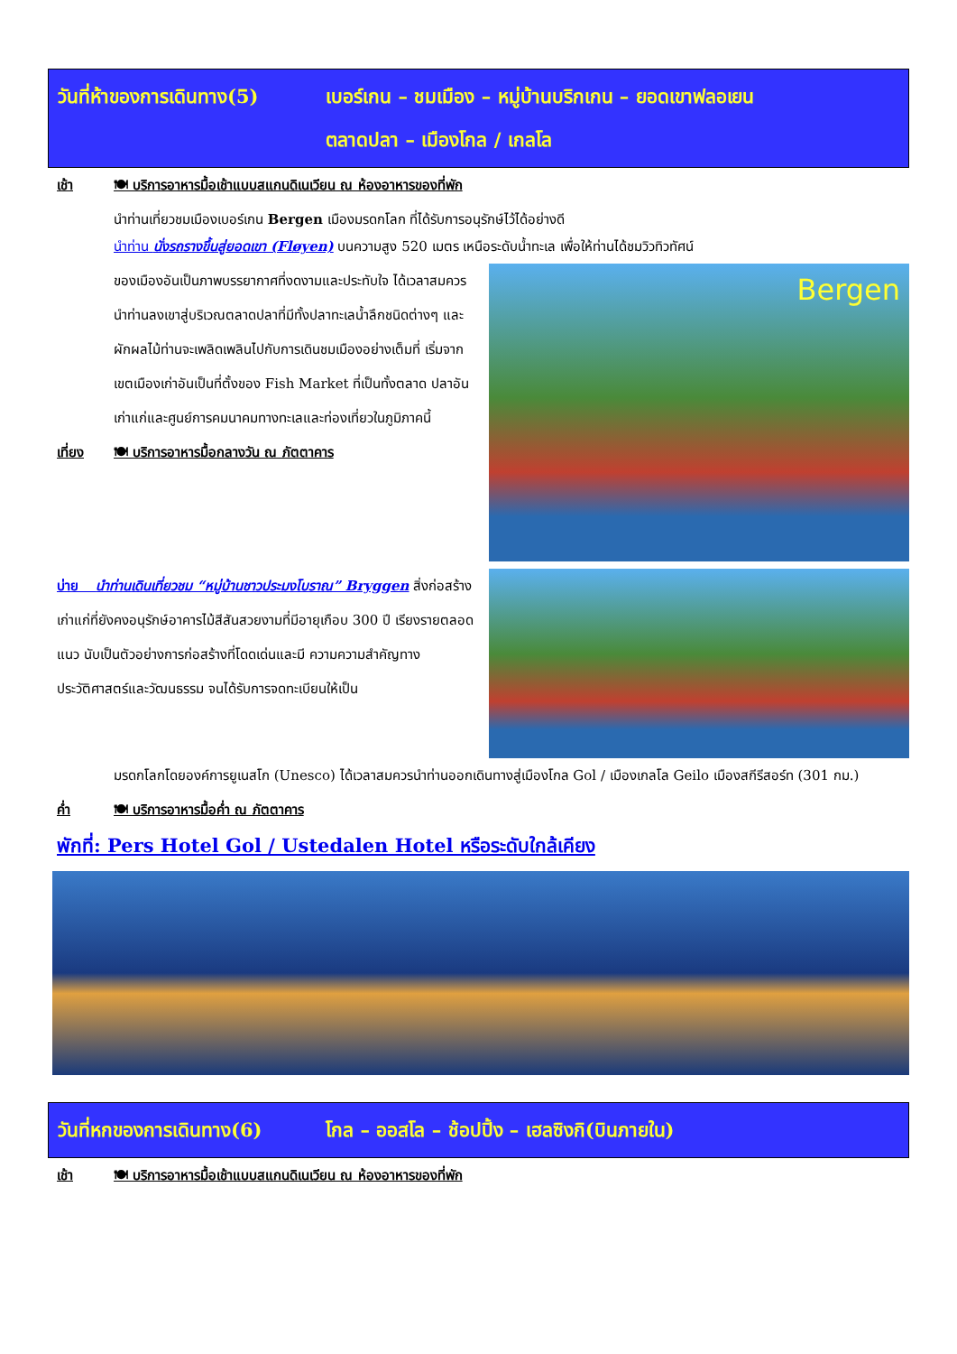วันที่ห้าของการเดินทาง(5) เบอร์เกน – ชมเมือง – หมู่บ้านบริกเกน – ยอดเขาฟลอเยน
ตลาดปลา – เมืองโกล / เกลโล
เช้า 🍽 บริการอาหารมื้อเช้าแบบสแกนดิเนเวียน ณ ห้องอาหารของที่พัก
นำท่านเที่ยวชมเมืองเบอร์เกน Bergen เมืองมรดกโลก ที่ได้รับการอนุรักษ์ไว้ได้อย่างดี
นำท่าน นั่งรถรางขึ้นสู่ยอดเขา (Fløyen) บนความสูง 520 เมตร เหนือระดับน้ำทะเล เพื่อให้ท่านได้ชมวิวทิวทัศน์
ของเมืองอันเป็นภาพบรรยากาศที่งดงามและประทับใจ ได้เวลาสมควร นำท่านลงเขาสู่บริเวณตลาดปลาที่มีทั้งปลาทะเลน้ำลึกชนิดต่างๆ และผักผลไม้ท่านจะเพลิดเพลินไปกับการเดินชมเมืองอย่างเต็มที่ เริ่มจากเขตเมืองเก่าอันเป็นที่ตั้งของ Fish Market ที่เป็นทั้งตลาด ปลาอันเก่าแก่และศูนย์การคมนาคมทางทะเลและท่องเที่ยวในภูมิภาคนี้
เที่ยง 🍽 บริการอาหารมื้อกลางวัน ณ ภัตตาคาร
Bergen
บ่าย นำท่านเดินเที่ยวชม “หมู่บ้านชาวประมงโบราณ” Bryggen สิ่งก่อสร้างเก่าแก่ที่ยังคงอนุรักษ์อาคารไม้สีสันสวยงามที่มีอายุเกือบ 300 ปี เรียงรายตลอดแนว นับเป็นตัวอย่างการก่อสร้างที่โดดเด่นและมี ความความสำคัญทางประวัติศาสตร์และวัฒนธรรม จนได้รับการจดทะเบียนให้เป็น
มรดกโลกโดยองค์การยูเนสโก (Unesco) ได้เวลาสมควรนำท่านออกเดินทางสู่เมืองโกล Gol / เมืองเกลโล Geilo เมืองสกีรีสอร์ท (301 กม.)
ค่ำ 🍽 บริการอาหารมื้อค่ำ ณ ภัตตาคาร
พักที่: Pers Hotel Gol / Ustedalen Hotel หรือระดับใกล้เคียง
วันที่หกของการเดินทาง(6) โกล – ออสโล – ช้อปปิ้ง – เฮลซิงกิ(บินภายใน)
เช้า 🍽 บริการอาหารมื้อเช้าแบบสแกนดิเนเวียน ณ ห้องอาหารของที่พัก